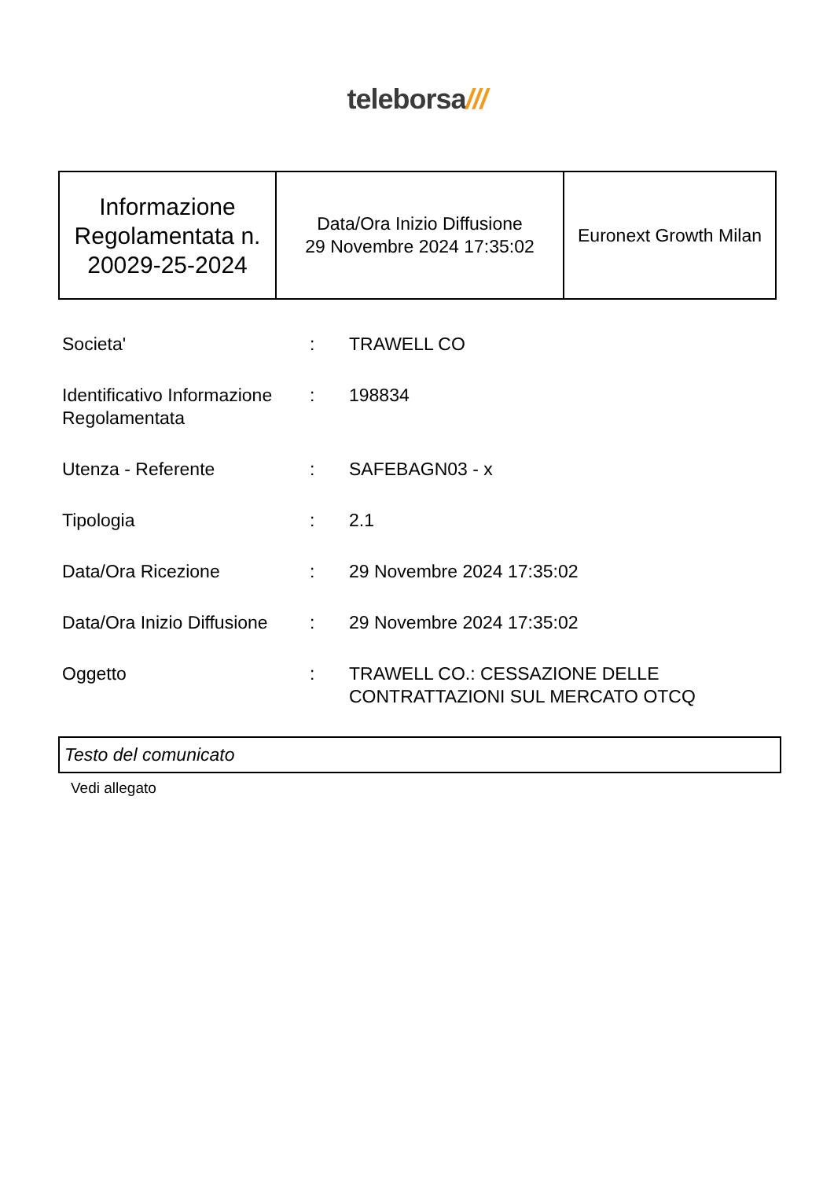teleborsa///
| Informazione Regolamentata n. 20029-25-2024 | Data/Ora Inizio Diffusione 29 Novembre 2024 17:35:02 | Euronext Growth Milan |
| Societa' | : | TRAWELL CO |
| Identificativo Informazione Regolamentata | : | 198834 |
| Utenza - Referente | : | SAFEBAGN03 - x |
| Tipologia | : | 2.1 |
| Data/Ora Ricezione | : | 29 Novembre 2024 17:35:02 |
| Data/Ora Inizio Diffusione | : | 29 Novembre 2024 17:35:02 |
| Oggetto | : | TRAWELL CO.: CESSAZIONE DELLE CONTRATTAZIONI SUL MERCATO OTCQ |
Testo del comunicato
Vedi allegato